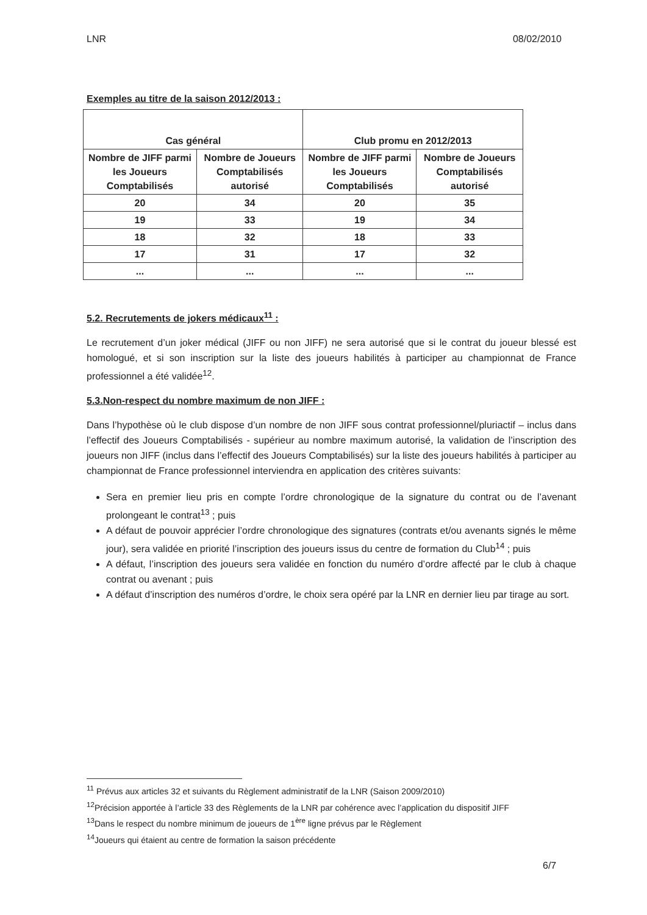LNR 08/02/2010
Exemples au titre de la saison 2012/2013 :
| Cas général | | Club promu en 2012/2013 | |
| --- | --- | --- | --- |
| Nombre de JIFF parmi les Joueurs Comptabilisés | Nombre de Joueurs Comptabilisés autorisé | Nombre de JIFF parmi les Joueurs Comptabilisés | Nombre de Joueurs Comptabilisés autorisé |
| 20 | 34 | 20 | 35 |
| 19 | 33 | 19 | 34 |
| 18 | 32 | 18 | 33 |
| 17 | 31 | 17 | 32 |
| ... | ... | ... | ... |
5.2. Recrutements de jokers médicaux<sup>11</sup> :
Le recrutement d’un joker médical (JIFF ou non JIFF) ne sera autorisé que si le contrat du joueur blessé est homologué, et si son inscription sur la liste des joueurs habilités à participer au championnat de France professionnel a été validée<sup>12</sup>.
5.3.Non-respect du nombre maximum de non JIFF :
Dans l’hypothèse où le club dispose d’un nombre de non JIFF sous contrat professionnel/pluriactif – inclus dans l’effectif des Joueurs Comptabilisés - supérieur au nombre maximum autorisé, la validation de l’inscription des joueurs non JIFF (inclus dans l’effectif des Joueurs Comptabilisés) sur la liste des joueurs habilités à participer au championnat de France professionnel interviendra en application des critères suivants:
Sera en premier lieu pris en compte l’ordre chronologique de la signature du contrat ou de l’avenant prolongeant le contrat<sup>13</sup> ; puis
A défaut de pouvoir apprécier l’ordre chronologique des signatures (contrats et/ou avenants signés le même jour), sera validée en priorité l’inscription des joueurs issus du centre de formation du Club<sup>14</sup> ; puis
A défaut, l’inscription des joueurs sera validée en fonction du numéro d’ordre affecté par le club à chaque contrat ou avenant ; puis
A défaut d’inscription des numéros d’ordre, le choix sera opéré par la LNR en dernier lieu par tirage au sort.
<sup>11</sup> Prévus aux articles 32 et suivants du Règlement administratif de la LNR (Saison 2009/2010)
<sup>12</sup> Précision apportée à l’article 33 des Règlements de la LNR par cohérence avec l’application du dispositif JIFF
<sup>13</sup> Dans le respect du nombre minimum de joueurs de 1<sup>ère</sup> ligne prévus par le Règlement
<sup>14</sup> Joueurs qui étaient au centre de formation la saison précédente
6/7